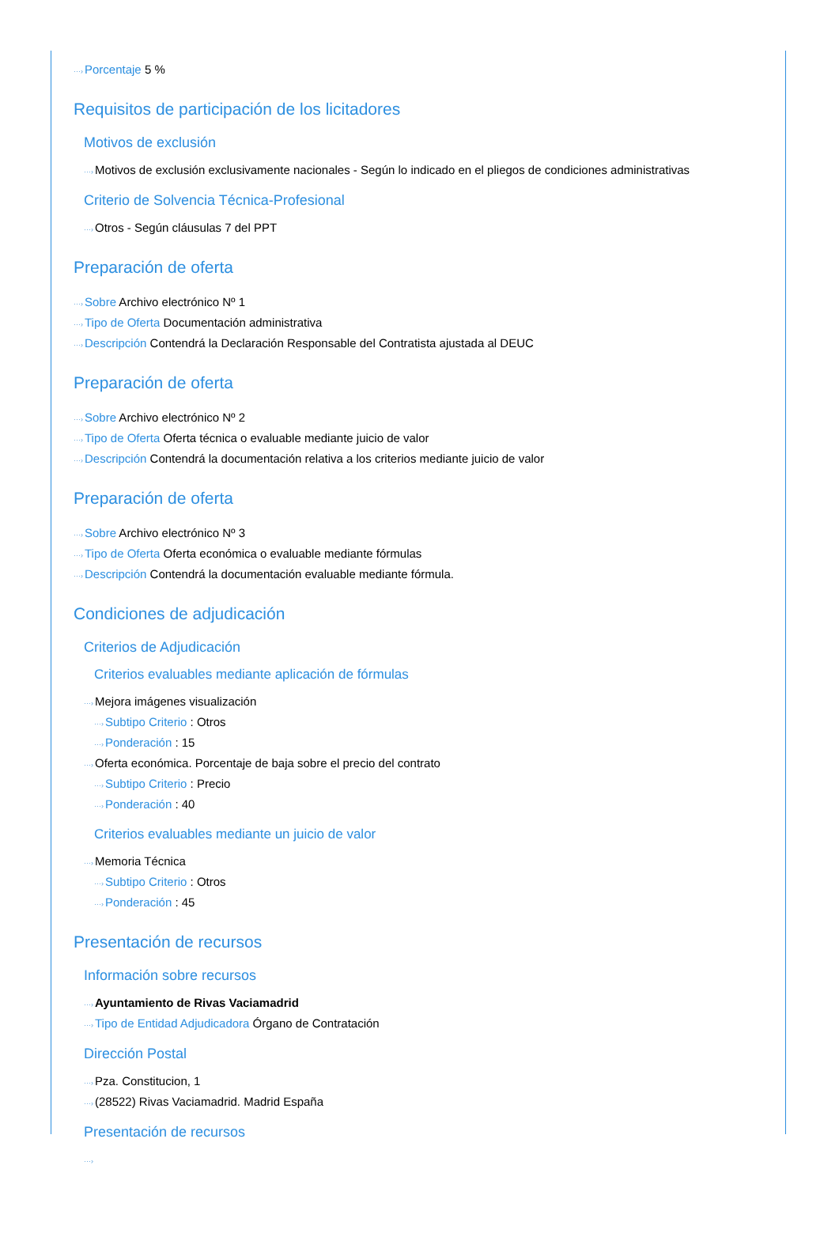···›Porcentaje 5 %
Requisitos de participación de los licitadores
Motivos de exclusión
···›Motivos de exclusión exclusivamente nacionales - Según lo indicado en el pliegos de condiciones administrativas
Criterio de Solvencia Técnica-Profesional
···›Otros - Según cláusulas 7 del PPT
Preparación de oferta
···›Sobre Archivo electrónico Nº 1
···›Tipo de Oferta Documentación administrativa
···›Descripción Contendrá la Declaración Responsable del Contratista ajustada al DEUC
Preparación de oferta
···›Sobre Archivo electrónico Nº 2
···›Tipo de Oferta Oferta técnica o evaluable mediante juicio de valor
···›Descripción Contendrá la documentación relativa a los criterios mediante juicio de valor
Preparación de oferta
···›Sobre Archivo electrónico Nº 3
···›Tipo de Oferta Oferta económica o evaluable mediante fórmulas
···›Descripción Contendrá la documentación evaluable mediante fórmula.
Condiciones de adjudicación
Criterios de Adjudicación
Criterios evaluables mediante aplicación de fórmulas
···›Mejora imágenes visualización
···›Subtipo Criterio : Otros
···›Ponderación : 15
···›Oferta económica. Porcentaje de baja sobre el precio del contrato
···›Subtipo Criterio : Precio
···›Ponderación : 40
Criterios evaluables mediante un juicio de valor
···›Memoria Técnica
···›Subtipo Criterio : Otros
···›Ponderación : 45
Presentación de recursos
Información sobre recursos
···›Ayuntamiento de Rivas Vaciamadrid
···›Tipo de Entidad Adjudicadora Órgano de Contratación
Dirección Postal
···›Pza. Constitucion, 1
···›(28522) Rivas Vaciamadrid. Madrid España
Presentación de recursos
···›